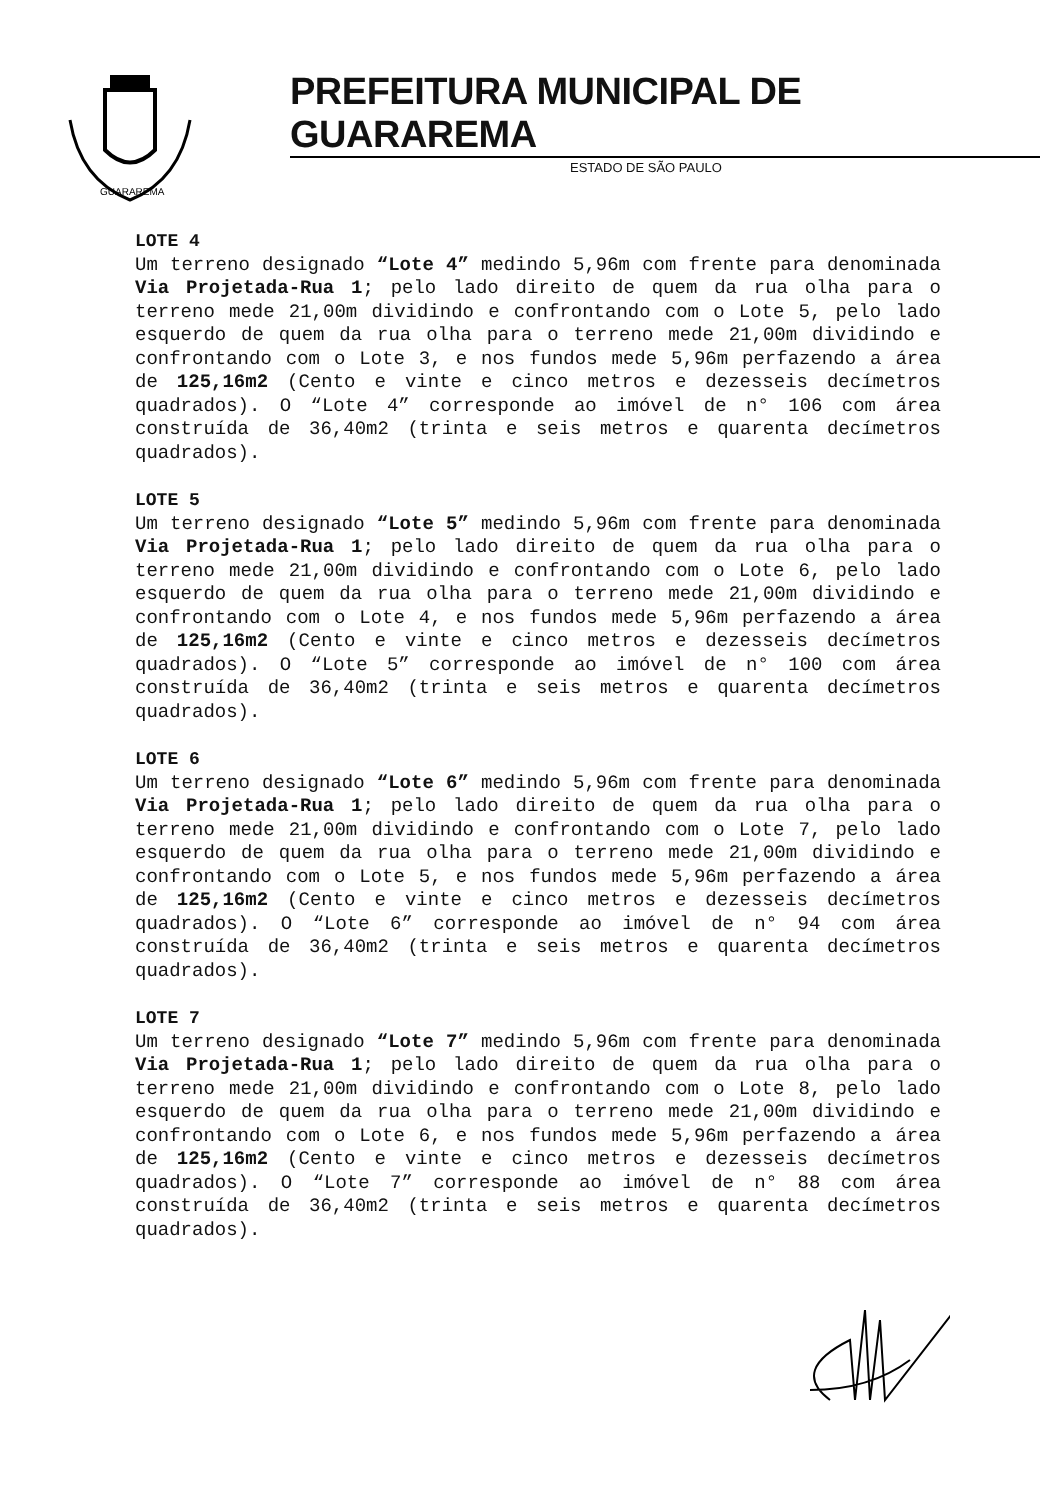GUARAREMA
PREFEITURA MUNICIPAL DE GUARAREMA
ESTADO DE SÃO PAULO
LOTE 4
Um terreno designado “Lote 4” medindo 5,96m com frente para denominada Via Projetada-Rua 1; pelo lado direito de quem da rua olha para o terreno mede 21,00m dividindo e confrontando com o Lote 5, pelo lado esquerdo de quem da rua olha para o terreno mede 21,00m dividindo e confrontando com o Lote 3, e nos fundos mede 5,96m perfazendo a área de 125,16m2 (Cento e vinte e cinco metros e dezesseis decímetros quadrados). O “Lote 4” corresponde ao imóvel de n° 106 com área construída de 36,40m2 (trinta e seis metros e quarenta decímetros quadrados).
LOTE 5
Um terreno designado “Lote 5” medindo 5,96m com frente para denominada Via Projetada-Rua 1; pelo lado direito de quem da rua olha para o terreno mede 21,00m dividindo e confrontando com o Lote 6, pelo lado esquerdo de quem da rua olha para o terreno mede 21,00m dividindo e confrontando com o Lote 4, e nos fundos mede 5,96m perfazendo a área de 125,16m2 (Cento e vinte e cinco metros e dezesseis decímetros quadrados). O “Lote 5” corresponde ao imóvel de n° 100 com área construída de 36,40m2 (trinta e seis metros e quarenta decímetros quadrados).
LOTE 6
Um terreno designado “Lote 6” medindo 5,96m com frente para denominada Via Projetada-Rua 1; pelo lado direito de quem da rua olha para o terreno mede 21,00m dividindo e confrontando com o Lote 7, pelo lado esquerdo de quem da rua olha para o terreno mede 21,00m dividindo e confrontando com o Lote 5, e nos fundos mede 5,96m perfazendo a área de 125,16m2 (Cento e vinte e cinco metros e dezesseis decímetros quadrados). O “Lote 6” corresponde ao imóvel de n° 94 com área construída de 36,40m2 (trinta e seis metros e quarenta decímetros quadrados).
LOTE 7
Um terreno designado “Lote 7” medindo 5,96m com frente para denominada Via Projetada-Rua 1; pelo lado direito de quem da rua olha para o terreno mede 21,00m dividindo e confrontando com o Lote 8, pelo lado esquerdo de quem da rua olha para o terreno mede 21,00m dividindo e confrontando com o Lote 6, e nos fundos mede 5,96m perfazendo a área de 125,16m2 (Cento e vinte e cinco metros e dezesseis decímetros quadrados). O “Lote 7” corresponde ao imóvel de n° 88 com área construída de 36,40m2 (trinta e seis metros e quarenta decímetros quadrados).